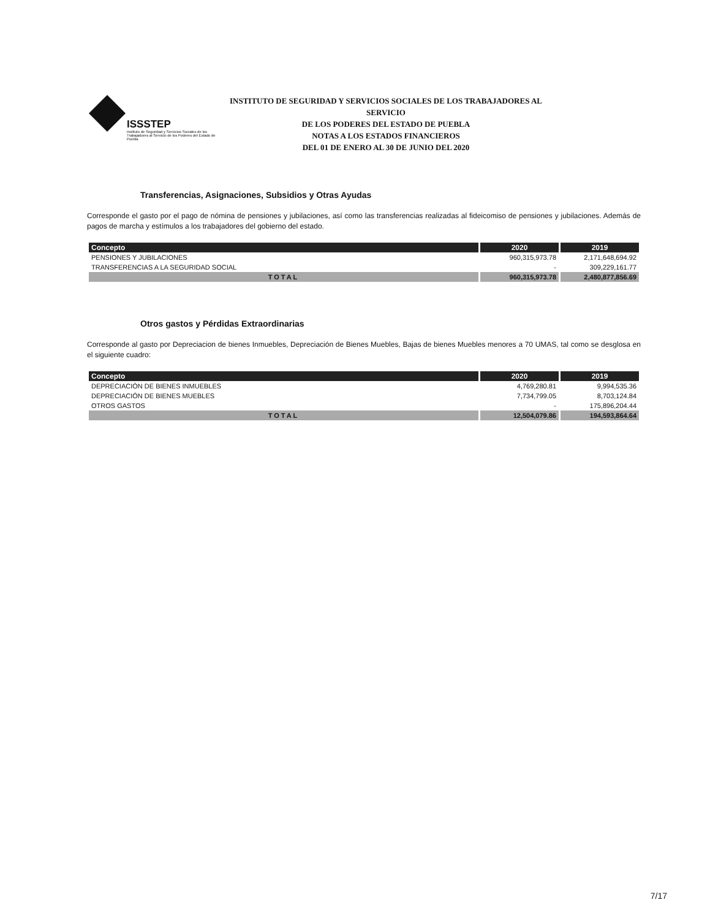ISSSTEP
Instituto de Seguridad y Servicios Sociales de los Trabajadores al Servicio de los Poderes del Estado de Puebla
INSTITUTO DE SEGURIDAD Y SERVICIOS SOCIALES DE LOS TRABAJADORES AL SERVICIO
DE LOS PODERES DEL ESTADO DE PUEBLA
NOTAS A LOS ESTADOS FINANCIEROS
DEL 01 DE ENERO AL 30 DE JUNIO DEL 2020
Transferencias, Asignaciones, Subsidios y Otras Ayudas
Corresponde el gasto por el pago de nómina de pensiones y jubilaciones, así como las transferencias realizadas al fideicomiso de pensiones y jubilaciones. Además de pagos de marcha y estímulos a los trabajadores del gobierno del estado.
| Concepto | 2020 | 2019 |
| --- | --- | --- |
| PENSIONES Y JUBILACIONES | 960,315,973.78 | 2,171,648,694.92 |
| TRANSFERENCIAS A LA SEGURIDAD SOCIAL | - | 309,229,161.77 |
| TOTAL | 960,315,973.78 | 2,480,877,856.69 |
Otros gastos y Pérdidas Extraordinarias
Corresponde al gasto por Depreciacion de bienes Inmuebles, Depreciación de Bienes Muebles, Bajas de bienes Muebles menores a 70 UMAS, tal como se desglosa en el siguiente cuadro:
| Concepto | 2020 | 2019 |
| --- | --- | --- |
| DEPRECIACIÓN DE BIENES INMUEBLES | 4,769,280.81 | 9,994,535.36 |
| DEPRECIACIÓN DE BIENES MUEBLES | 7,734,799.05 | 8,703,124.84 |
| OTROS GASTOS | - | 175,896,204.44 |
| TOTAL | 12,504,079.86 | 194,593,864.64 |
7/17